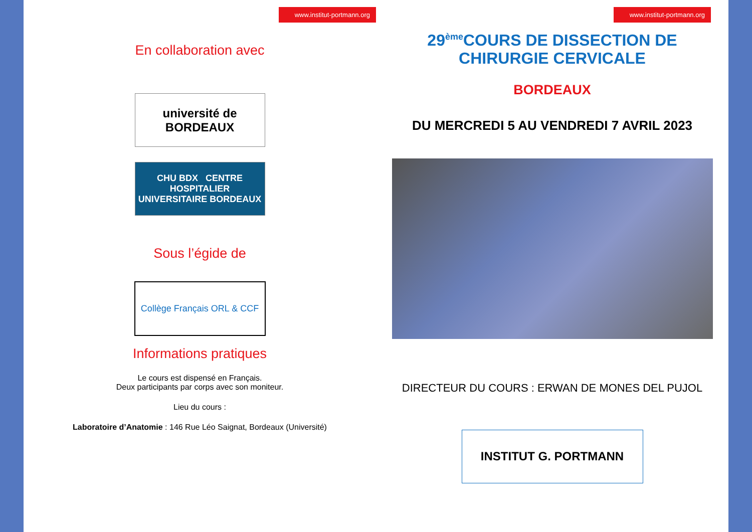www.institut-portmann.org
En collaboration avec
université de BORDEAUX
CHU BDX CENTRE HOSPITALIER UNIVERSITAIRE BORDEAUX
Sous l’égide de
Collège Français ORL & CCF
Informations pratiques
Le cours est dispensé en Français.
Deux participants par corps avec son moniteur.
Lieu du cours :
Laboratoire d’Anatomie : 146 Rue Léo Saignat, Bordeaux (Université)
www.institut-portmann.org
29<sup>ème</sup>COURS DE DISSECTION DE
CHIRURGIE CERVICALE
BORDEAUX
DU MERCREDI 5 AU VENDREDI 7 AVRIL 2023
DIRECTEUR DU COURS : ERWAN DE MONES DEL PUJOL
INSTITUT G. PORTMANN